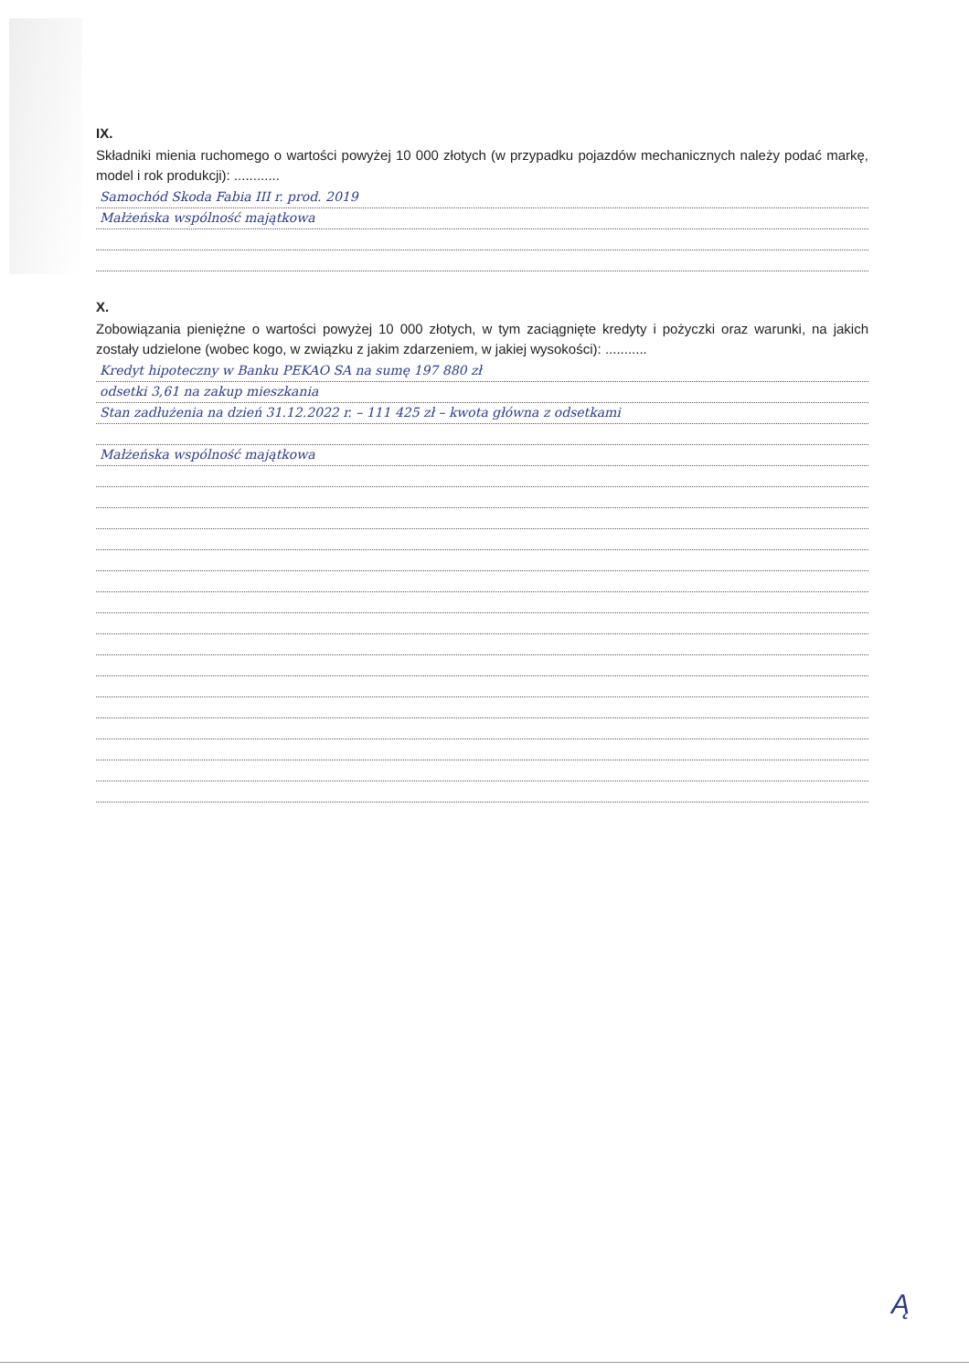IX.
Składniki mienia ruchomego o wartości powyżej 10 000 złotych (w przypadku pojazdów mechanicznych należy podać markę, model i rok produkcji): ............
Samochód Skoda Fabia III r. prod. 2019
Małżeńska wspólność majątkowa
X.
Zobowiązania pieniężne o wartości powyżej 10 000 złotych, w tym zaciągnięte kredyty i pożyczki oraz warunki, na jakich zostały udzielone (wobec kogo, w związku z jakim zdarzeniem, w jakiej wysokości): ...........
Kredyt hipoteczny w Banku PEKAO SA na sumę 197 880 zł
odsetki 3,61 na zakup mieszkania
Stan zadłużenia na dzień 31.12.2022 r. – 111 425 zł – kwota główna z odsetkami
Małżeńska wspólność majątkowa
Ą